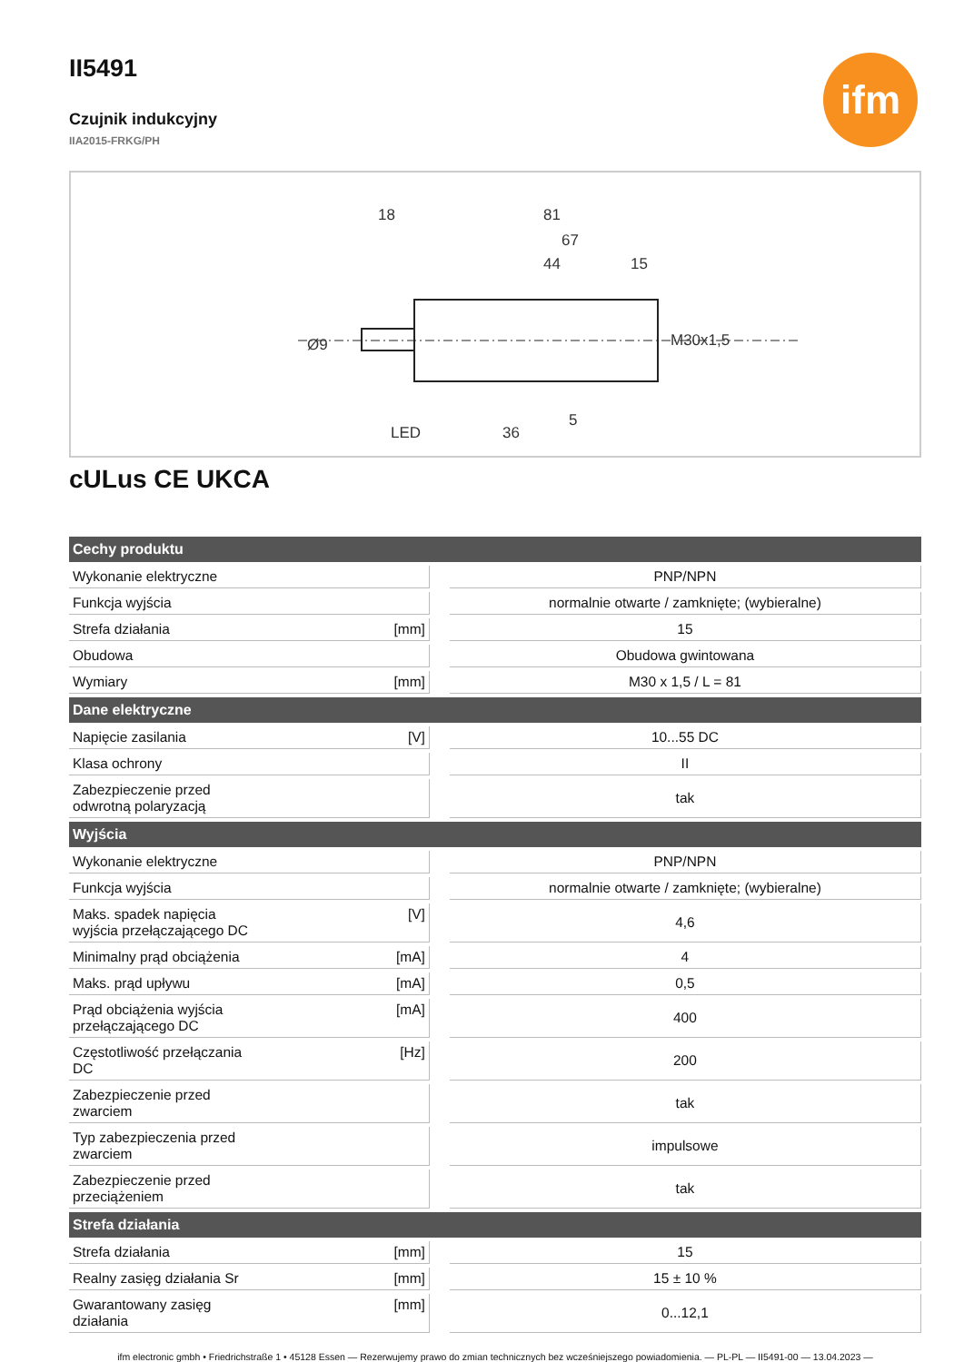ifm
II5491
Czujnik indukcyjny
IIA2015-FRKG/PH
18
81
67
44
15
LED
36
5
Ø9
M30x1,5
cULus CE UKCA
| Cechy produktu | | | |
| --- | --- | --- | --- |
| Wykonanie elektryczne | | | PNP/NPN |
| Funkcja wyjścia | | | normalnie otwarte / zamknięte; (wybieralne) |
| Strefa działania | [mm] | | 15 |
| Obudowa | | | Obudowa gwintowana |
| Wymiary | [mm] | | M30 x 1,5 / L = 81 |
| Dane elektryczne | | | |
| Napięcie zasilania | [V] | | 10...55 DC |
| Klasa ochrony | | | II |
| Zabezpieczenie przed odwrotną polaryzacją | | | tak |
| Wyjścia | | | |
| Wykonanie elektryczne | | | PNP/NPN |
| Funkcja wyjścia | | | normalnie otwarte / zamknięte; (wybieralne) |
| Maks. spadek napięcia wyjścia przełączającego DC | [V] | | 4,6 |
| Minimalny prąd obciążenia | [mA] | | 4 |
| Maks. prąd upływu | [mA] | | 0,5 |
| Prąd obciążenia wyjścia przełączającego DC | [mA] | | 400 |
| Częstotliwość przełączania DC | [Hz] | | 200 |
| Zabezpieczenie przed zwarciem | | | tak |
| Typ zabezpieczenia przed zwarciem | | | impulsowe |
| Zabezpieczenie przed przeciążeniem | | | tak |
| Strefa działania | | | |
| Strefa działania | [mm] | | 15 |
| Realny zasięg działania Sr | [mm] | | 15 ± 10 % |
| Gwarantowany zasięg działania | [mm] | | 0...12,1 |
ifm electronic gmbh • Friedrichstraße 1 • 45128 Essen — Rezerwujemy prawo do zmian technicznych bez wcześniejszego powiadomienia. — PL-PL — II5491-00 — 13.04.2023 —